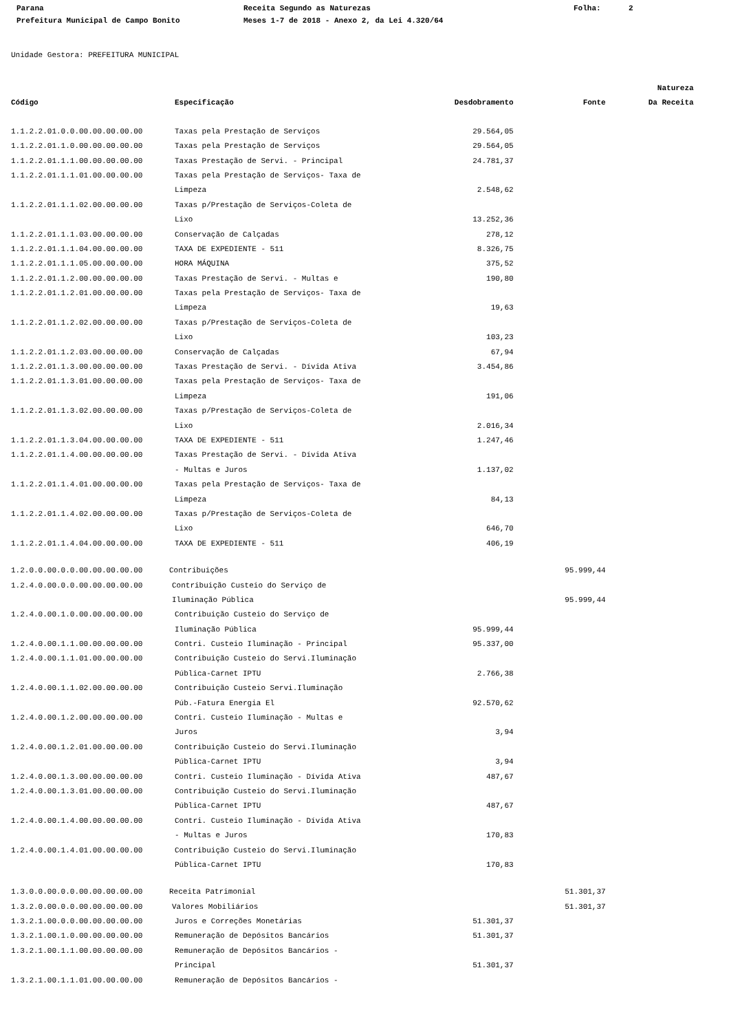Parana Receita Segundo as Naturezas Folha: 2
Prefeitura Municipal de Campo Bonito Meses 1-7 de 2018 - Anexo 2, da Lei 4.320/64
Unidade Gestora: PREFEITURA MUNICIPAL
| | | | | Natureza |
| --- | --- | --- | --- | --- |
| Código | Especificação | Desdobramento | Fonte | Da Receita |
| 1.1.2.2.01.0.0.00.00.00.00.00 | Taxas pela Prestação de Serviços | 29.564,05 | | |
| 1.1.2.2.01.1.0.00.00.00.00.00 | Taxas pela Prestação de Serviços | 29.564,05 | | |
| 1.1.2.2.01.1.1.00.00.00.00.00 | Taxas Prestação de Servi. - Principal | 24.781,37 | | |
| 1.1.2.2.01.1.1.01.00.00.00.00 | Taxas pela Prestação de Serviços- Taxa de | | | |
| | Limpeza | 2.548,62 | | |
| 1.1.2.2.01.1.1.02.00.00.00.00 | Taxas p/Prestação de Serviços-Coleta de | | | |
| | Lixo | 13.252,36 | | |
| 1.1.2.2.01.1.1.03.00.00.00.00 | Conservação de Calçadas | 278,12 | | |
| 1.1.2.2.01.1.1.04.00.00.00.00 | TAXA DE EXPEDIENTE - 511 | 8.326,75 | | |
| 1.1.2.2.01.1.1.05.00.00.00.00 | HORA MÁQUINA | 375,52 | | |
| 1.1.2.2.01.1.2.00.00.00.00.00 | Taxas Prestação de Servi. - Multas e | 190,80 | | |
| 1.1.2.2.01.1.2.01.00.00.00.00 | Taxas pela Prestação de Serviços- Taxa de | | | |
| | Limpeza | 19,63 | | |
| 1.1.2.2.01.1.2.02.00.00.00.00 | Taxas p/Prestação de Serviços-Coleta de | | | |
| | Lixo | 103,23 | | |
| 1.1.2.2.01.1.2.03.00.00.00.00 | Conservação de Calçadas | 67,94 | | |
| 1.1.2.2.01.1.3.00.00.00.00.00 | Taxas Prestação de Servi. - Dívida Ativa | 3.454,86 | | |
| 1.1.2.2.01.1.3.01.00.00.00.00 | Taxas pela Prestação de Serviços- Taxa de | | | |
| | Limpeza | 191,06 | | |
| 1.1.2.2.01.1.3.02.00.00.00.00 | Taxas p/Prestação de Serviços-Coleta de | | | |
| | Lixo | 2.016,34 | | |
| 1.1.2.2.01.1.3.04.00.00.00.00 | TAXA DE EXPEDIENTE - 511 | 1.247,46 | | |
| 1.1.2.2.01.1.4.00.00.00.00.00 | Taxas Prestação de Servi. - Dívida Ativa | | | |
| | - Multas e Juros | 1.137,02 | | |
| 1.1.2.2.01.1.4.01.00.00.00.00 | Taxas pela Prestação de Serviços- Taxa de | | | |
| | Limpeza | 84,13 | | |
| 1.1.2.2.01.1.4.02.00.00.00.00 | Taxas p/Prestação de Serviços-Coleta de | | | |
| | Lixo | 646,70 | | |
| 1.1.2.2.01.1.4.04.00.00.00.00 | TAXA DE EXPEDIENTE - 511 | 406,19 | | |
| 1.2.0.0.00.0.0.00.00.00.00.00 | Contribuições | | 95.999,44 | |
| 1.2.4.0.00.0.0.00.00.00.00.00 | Contribuição Custeio do Serviço de | | | |
| | Iluminação Pública | | 95.999,44 | |
| 1.2.4.0.00.1.0.00.00.00.00.00 | Contribuição Custeio do Serviço de | | | |
| | Iluminação Pública | 95.999,44 | | |
| 1.2.4.0.00.1.1.00.00.00.00.00 | Contri. Custeio Iluminação - Principal | 95.337,00 | | |
| 1.2.4.0.00.1.1.01.00.00.00.00 | Contribuição Custeio do Servi.Iluminação | | | |
| | Pública-Carnet IPTU | 2.766,38 | | |
| 1.2.4.0.00.1.1.02.00.00.00.00 | Contribuição Custeio Servi.Iluminação | | | |
| | Púb.-Fatura Energia El | 92.570,62 | | |
| 1.2.4.0.00.1.2.00.00.00.00.00 | Contri. Custeio Iluminação - Multas e | | | |
| | Juros | 3,94 | | |
| 1.2.4.0.00.1.2.01.00.00.00.00 | Contribuição Custeio do Servi.Iluminação | | | |
| | Pública-Carnet IPTU | 3,94 | | |
| 1.2.4.0.00.1.3.00.00.00.00.00 | Contri. Custeio Iluminação - Dívida Ativa | 487,67 | | |
| 1.2.4.0.00.1.3.01.00.00.00.00 | Contribuição Custeio do Servi.Iluminação | | | |
| | Pública-Carnet IPTU | 487,67 | | |
| 1.2.4.0.00.1.4.00.00.00.00.00 | Contri. Custeio Iluminação - Dívida Ativa | | | |
| | - Multas e Juros | 170,83 | | |
| 1.2.4.0.00.1.4.01.00.00.00.00 | Contribuição Custeio do Servi.Iluminação | | | |
| | Pública-Carnet IPTU | 170,83 | | |
| 1.3.0.0.00.0.0.00.00.00.00.00 | Receita Patrimonial | | 51.301,37 | |
| 1.3.2.0.00.0.0.00.00.00.00.00 | Valores Mobiliários | | 51.301,37 | |
| 1.3.2.1.00.0.0.00.00.00.00.00 | Juros e Correções Monetárias | 51.301,37 | | |
| 1.3.2.1.00.1.0.00.00.00.00.00 | Remuneração de Depósitos Bancários | 51.301,37 | | |
| 1.3.2.1.00.1.1.00.00.00.00.00 | Remuneração de Depósitos Bancários - | | | |
| | Principal | 51.301,37 | | |
| 1.3.2.1.00.1.1.01.00.00.00.00 | Remuneração de Depósitos Bancários - | | | |